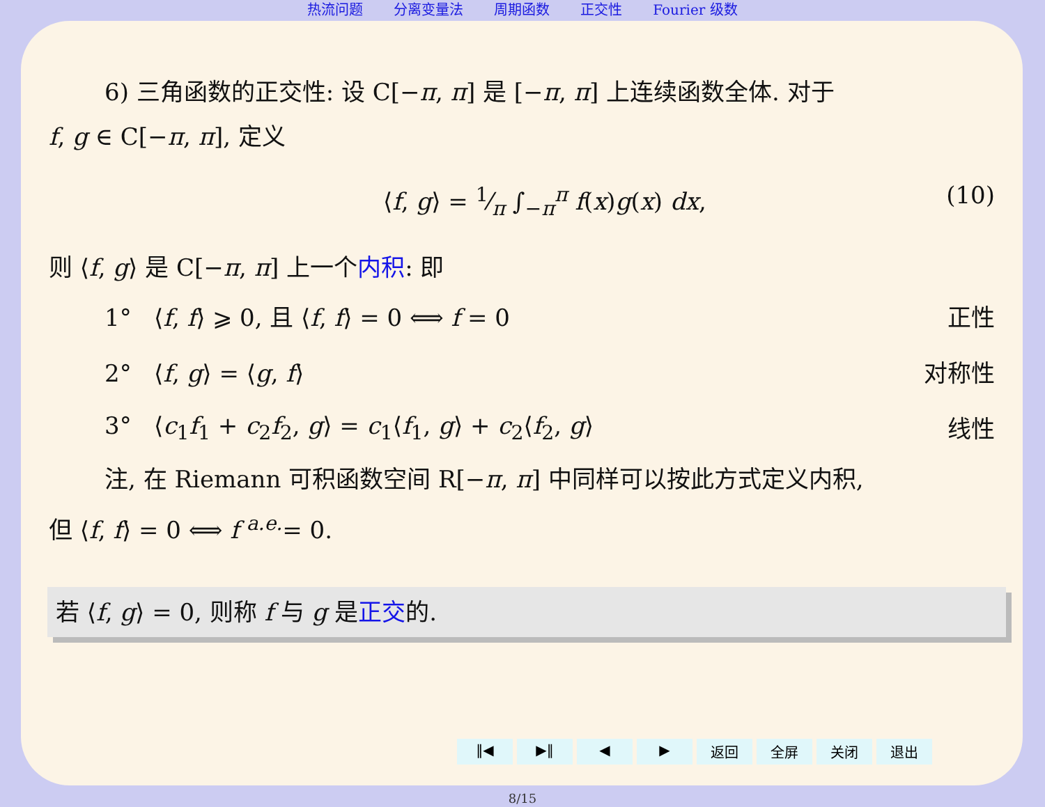热流问题 分离变量法 周期函数 正交性 Fourier 级数
6) 三角函数的正交性: 设 C[−π, π] 是 [−π, π] 上连续函数全体. 对于
f, g ∈ C[−π, π], 定义
⟨f, g⟩ = 1⁄π ∫<sub>−π</sub><sup>π</sup> f(x)g(x) dx, (10)
则 ⟨f, g⟩ 是 C[−π, π] 上一个内积: 即
1° ⟨f, f⟩ ⩾ 0, 且 ⟨f, f⟩ = 0 ⟺ f = 0 正性
2° ⟨f, g⟩ = ⟨g, f⟩ 对称性
3° ⟨c<sub>1</sub>f<sub>1</sub> + c<sub>2</sub>f<sub>2</sub>, g⟩ = c<sub>1</sub>⟨f<sub>1</sub>, g⟩ + c<sub>2</sub>⟨f<sub>2</sub>, g⟩ 线性
注, 在 Riemann 可积函数空间 R[−π, π] 中同样可以按此方式定义内积,
但 ⟨f, f⟩ = 0 ⟺ f <sup>a.e.</sup>= 0.
若 ⟨f, g⟩ = 0, 则称 f 与 g 是正交的.
‖◀ ▶‖ ◀ ▶ 返回 全屏 关闭 退出
8/15